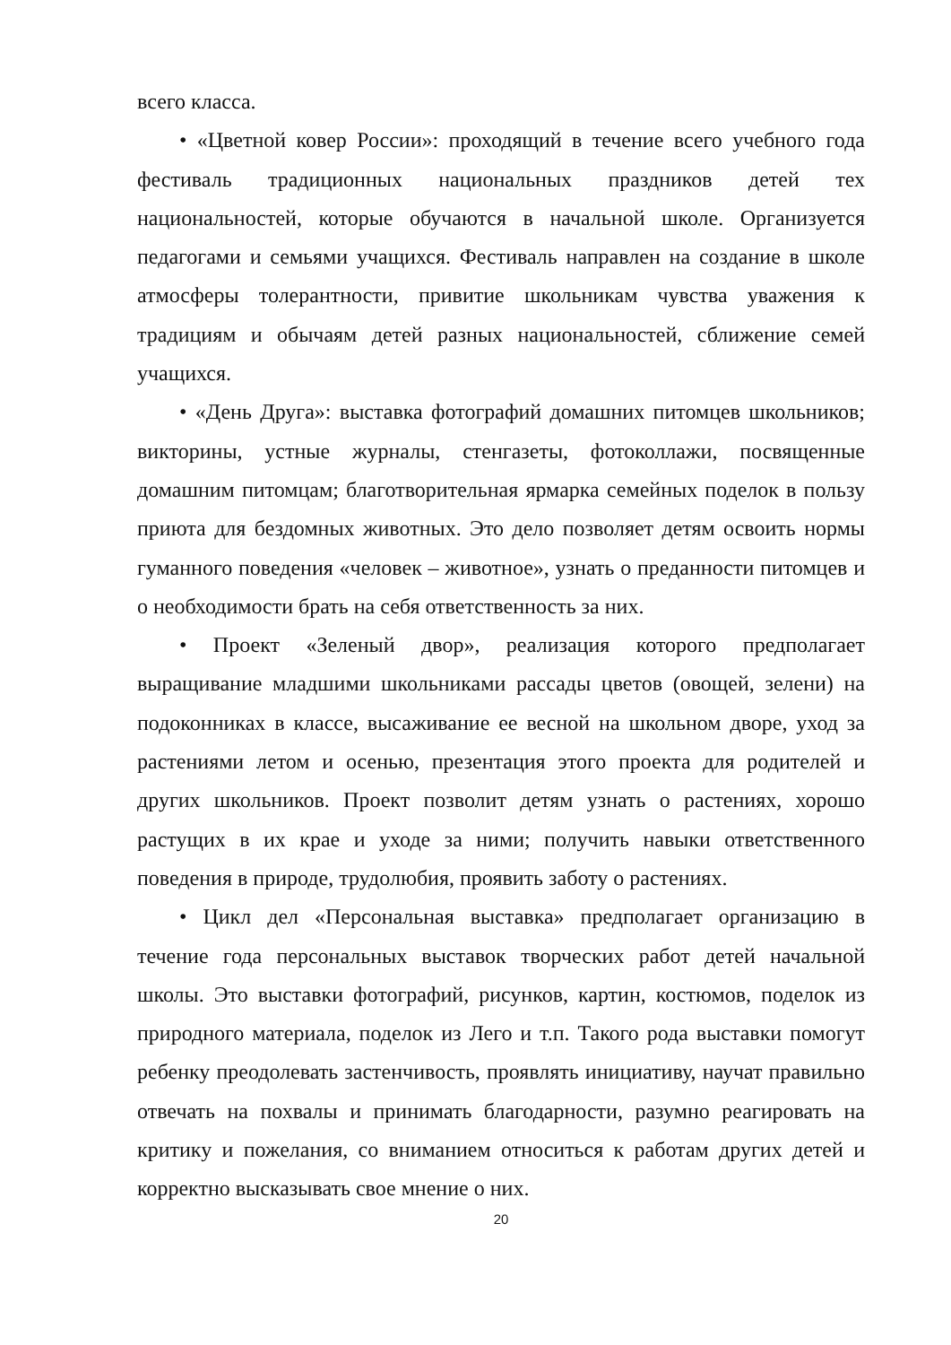всего класса.
• «Цветной ковер России»: проходящий в течение всего учебного года фестиваль традиционных национальных праздников детей тех национальностей, которые обучаются в начальной школе. Организуется педагогами и семьями учащихся. Фестиваль направлен на создание в школе атмосферы толерантности, привитие школьникам чувства уважения к традициям и обычаям детей разных национальностей, сближение семей учащихся.
• «День Друга»: выставка фотографий домашних питомцев школьников; викторины, устные журналы, стенгазеты, фотоколлажи, посвященные домашним питомцам; благотворительная ярмарка семейных поделок в пользу приюта для бездомных животных. Это дело позволяет детям освоить нормы гуманного поведения «человек – животное», узнать о преданности питомцев и о необходимости брать на себя ответственность за них.
• Проект «Зеленый двор», реализация которого предполагает выращивание младшими школьниками рассады цветов (овощей, зелени) на подоконниках в классе, высаживание ее весной на школьном дворе, уход за растениями летом и осенью, презентация этого проекта для родителей и других школьников. Проект позволит детям узнать о растениях, хорошо растущих в их крае и уходе за ними; получить навыки ответственного поведения в природе, трудолюбия, проявить заботу о растениях.
• Цикл дел «Персональная выставка» предполагает организацию в течение года персональных выставок творческих работ детей начальной школы. Это выставки фотографий, рисунков, картин, костюмов, поделок из природного материала, поделок из Лего и т.п. Такого рода выставки помогут ребенку преодолевать застенчивость, проявлять инициативу, научат правильно отвечать на похвалы и принимать благодарности, разумно реагировать на критику и пожелания, со вниманием относиться к работам других детей и корректно высказывать свое мнение о них.
20